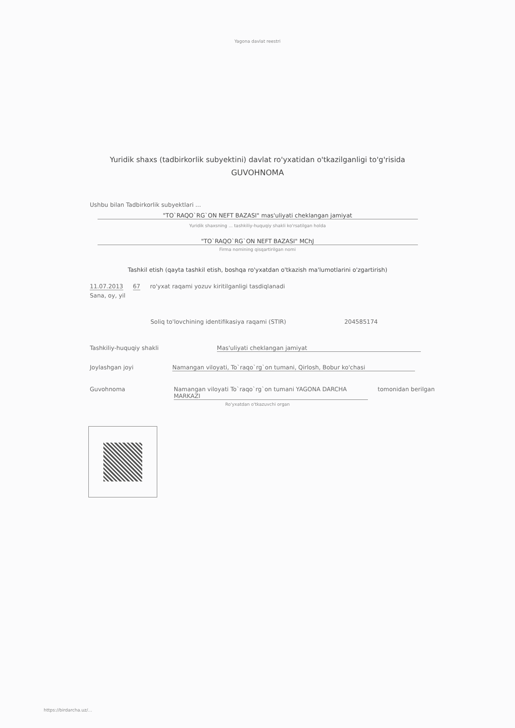Yagona davlat reestri
Yuridik shaxs (tadbirkorlik subyektini) davlat ro'yxatidan o'tkazilganligi to'g'risida
GUVOHNOMA
Ushbu bilan Tadbirkorlik subyektlari ...
"TO`RAQO`RG`ON NEFT BAZASI" mas'uliyati cheklangan jamiyat
Yuridik shaxsning ... tashkiliy-huquqiy shakli ko'rsatilgan holda
"TO`RAQO`RG`ON NEFT BAZASI" MChJ
Firma nomining qisqartirilgan nomi
Tashkil etish (qayta tashkil etish, boshqa ro'yxatdan o'tkazish ma'lumotlarini o'zgartirish)
11.07.2013 67 ro'yxat raqami yozuv kiritilganligi tasdiqlanadi
Sana, oy, yil
Soliq to'lovchining identifikasiya raqami (STIR) 204585174
Tashkiliy-huquqiy shakli Mas'uliyati cheklangan jamiyat
Joylashgan joyi Namangan viloyati, To`raqo`rg`on tumani, Qirlosh, Bobur ko'chasi
Guvohnoma Namangan viloyati To`raqo`rg`on tumani YAGONA DARCHA MARKAZI tomonidan berilgan
Ro'yxatdan o'tkazuvchi organ
https://birdarcha.uz/...